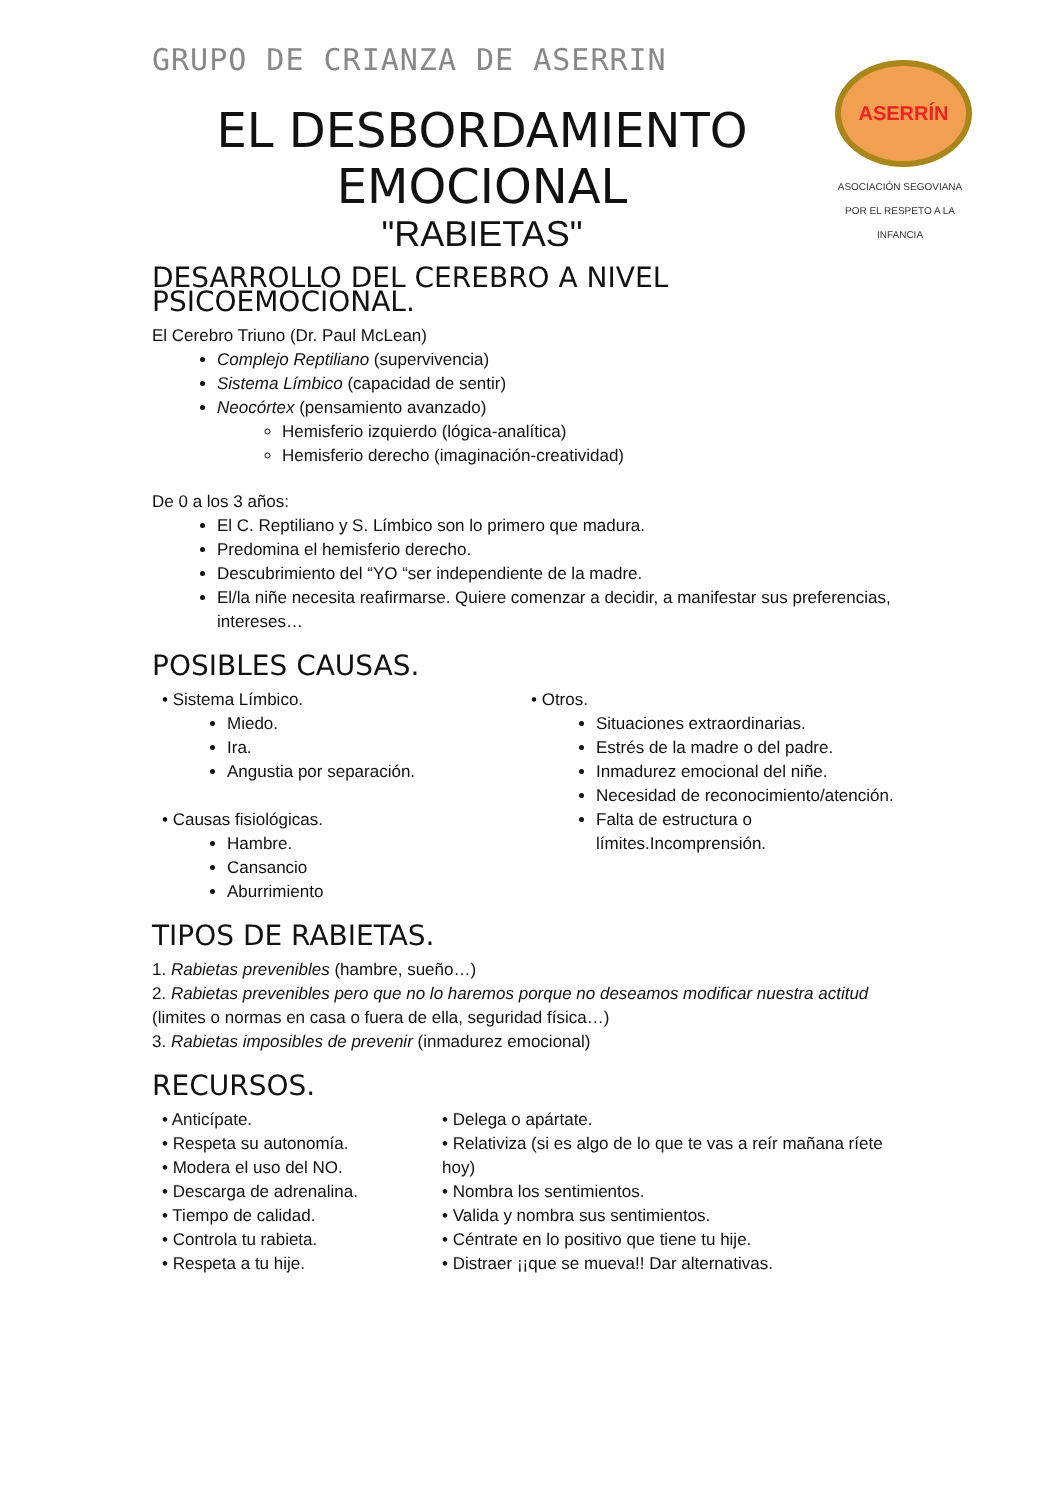ASERRÍN
ASOCIACIÓN SEGOVIANA
POR EL RESPETO A LA INFANCIA
GRUPO DE CRIANZA DE ASERRIN
EL DESBORDAMIENTO EMOCIONAL
"RABIETAS"
DESARROLLO DEL CEREBRO A NIVEL PSICOEMOCIONAL.
El Cerebro Triuno (Dr. Paul McLean)
Complejo Reptiliano (supervivencia)
Sistema Límbico (capacidad de sentir)
Neocórtex (pensamiento avanzado)
Hemisferio izquierdo (lógica-analítica)
Hemisferio derecho (imaginación-creatividad)
De 0 a los 3 años:
El C. Reptiliano y S. Límbico son lo primero que madura.
Predomina el hemisferio derecho.
Descubrimiento del “YO “ser independiente de la madre.
El/la niñe necesita reafirmarse. Quiere comenzar a decidir, a manifestar sus preferencias, intereses…
POSIBLES CAUSAS.
• Sistema Límbico.
Miedo.
Ira.
Angustia por separación.
• Causas fisiológicas.
Hambre.
Cansancio
Aburrimiento
• Otros.
Situaciones extraordinarias.
Estrés de la madre o del padre.
Inmadurez emocional del niñe.
Necesidad de reconocimiento/atención.
Falta de estructura o límites.Incomprensión.
TIPOS DE RABIETAS.
1. Rabietas prevenibles (hambre, sueño…)
2. Rabietas prevenibles pero que no lo haremos porque no deseamos modificar nuestra actitud (limites o normas en casa o fuera de ella, seguridad física…)
3. Rabietas imposibles de prevenir (inmadurez emocional)
RECURSOS.
• Anticípate.
• Respeta su autonomía.
• Modera el uso del NO.
• Descarga de adrenalina.
• Tiempo de calidad.
• Controla tu rabieta.
• Respeta a tu hije.
• Delega o apártate.
• Relativiza (si es algo de lo que te vas a reír mañana ríete hoy)
• Nombra los sentimientos.
• Valida y nombra sus sentimientos.
• Céntrate en lo positivo que tiene tu hije.
• Distraer ¡¡que se mueva!! Dar alternativas.